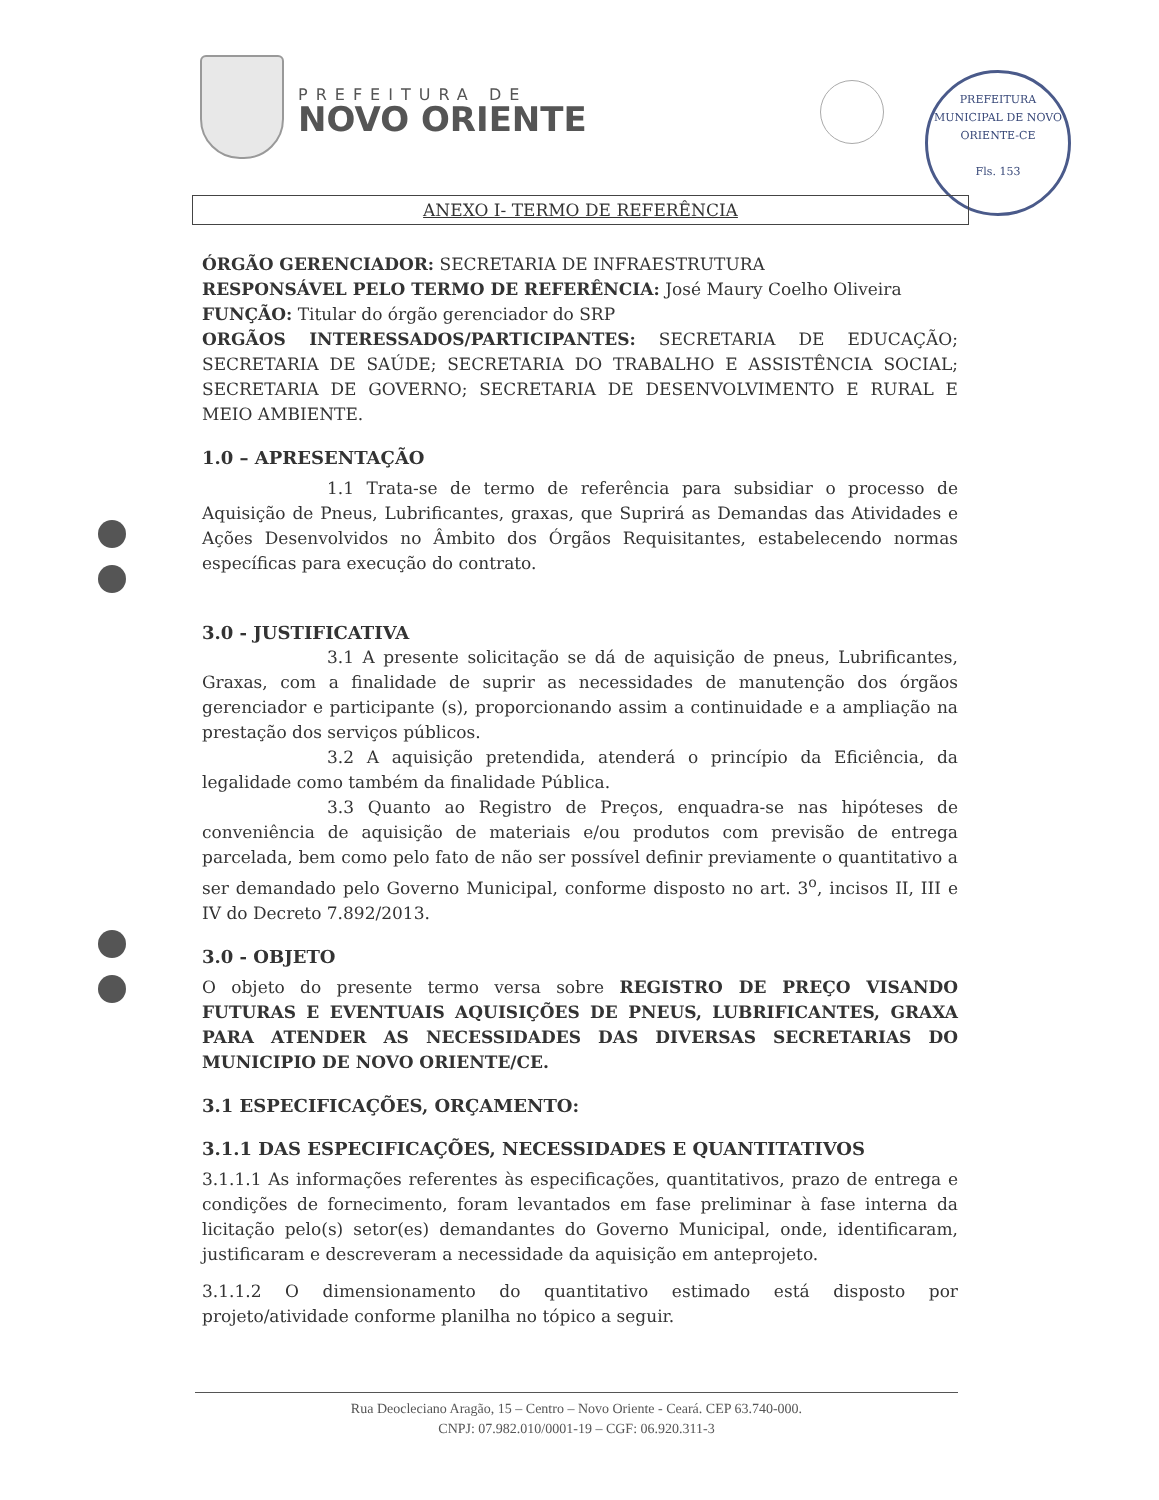PREFEITURA DE
NOVO ORIENTE
PREFEITURA MUNICIPAL DE NOVO ORIENTE-CE
Fls. 153
ANEXO I- TERMO DE REFERÊNCIA
ÓRGÃO GERENCIADOR: SECRETARIA DE INFRAESTRUTURA
RESPONSÁVEL PELO TERMO DE REFERÊNCIA: José Maury Coelho Oliveira
FUNÇÃO: Titular do órgão gerenciador do SRP
ORGÃOS INTERESSADOS/PARTICIPANTES: SECRETARIA DE EDUCAÇÃO; SECRETARIA DE SAÚDE; SECRETARIA DO TRABALHO E ASSISTÊNCIA SOCIAL; SECRETARIA DE GOVERNO; SECRETARIA DE DESENVOLVIMENTO E RURAL E MEIO AMBIENTE.
1.0 – APRESENTAÇÃO
1.1 Trata-se de termo de referência para subsidiar o processo de Aquisição de Pneus, Lubrificantes, graxas, que Suprirá as Demandas das Atividades e Ações Desenvolvidos no Âmbito dos Órgãos Requisitantes, estabelecendo normas específicas para execução do contrato.
3.0 - JUSTIFICATIVA
3.1 A presente solicitação se dá de aquisição de pneus, Lubrificantes, Graxas, com a finalidade de suprir as necessidades de manutenção dos órgãos gerenciador e participante (s), proporcionando assim a continuidade e a ampliação na prestação dos serviços públicos.
3.2 A aquisição pretendida, atenderá o princípio da Eficiência, da legalidade como também da finalidade Pública.
3.3 Quanto ao Registro de Preços, enquadra-se nas hipóteses de conveniência de aquisição de materiais e/ou produtos com previsão de entrega parcelada, bem como pelo fato de não ser possível definir previamente o quantitativo a ser demandado pelo Governo Municipal, conforme disposto no art. 3<sup>o</sup>, incisos II, III e IV do Decreto 7.892/2013.
3.0 - OBJETO
O objeto do presente termo versa sobre REGISTRO DE PREÇO VISANDO FUTURAS E EVENTUAIS AQUISIÇÕES DE PNEUS, LUBRIFICANTES, GRAXA PARA ATENDER AS NECESSIDADES DAS DIVERSAS SECRETARIAS DO MUNICIPIO DE NOVO ORIENTE/CE.
3.1 ESPECIFICAÇÕES, ORÇAMENTO:
3.1.1 DAS ESPECIFICAÇÕES, NECESSIDADES E QUANTITATIVOS
3.1.1.1 As informações referentes às especificações, quantitativos, prazo de entrega e condições de fornecimento, foram levantados em fase preliminar à fase interna da licitação pelo(s) setor(es) demandantes do Governo Municipal, onde, identificaram, justificaram e descreveram a necessidade da aquisição em anteprojeto.
3.1.1.2 O dimensionamento do quantitativo estimado está disposto por projeto/atividade conforme planilha no tópico a seguir.
Rua Deocleciano Aragão, 15 – Centro – Novo Oriente - Ceará. CEP 63.740-000.
CNPJ: 07.982.010/0001-19 – CGF: 06.920.311-3